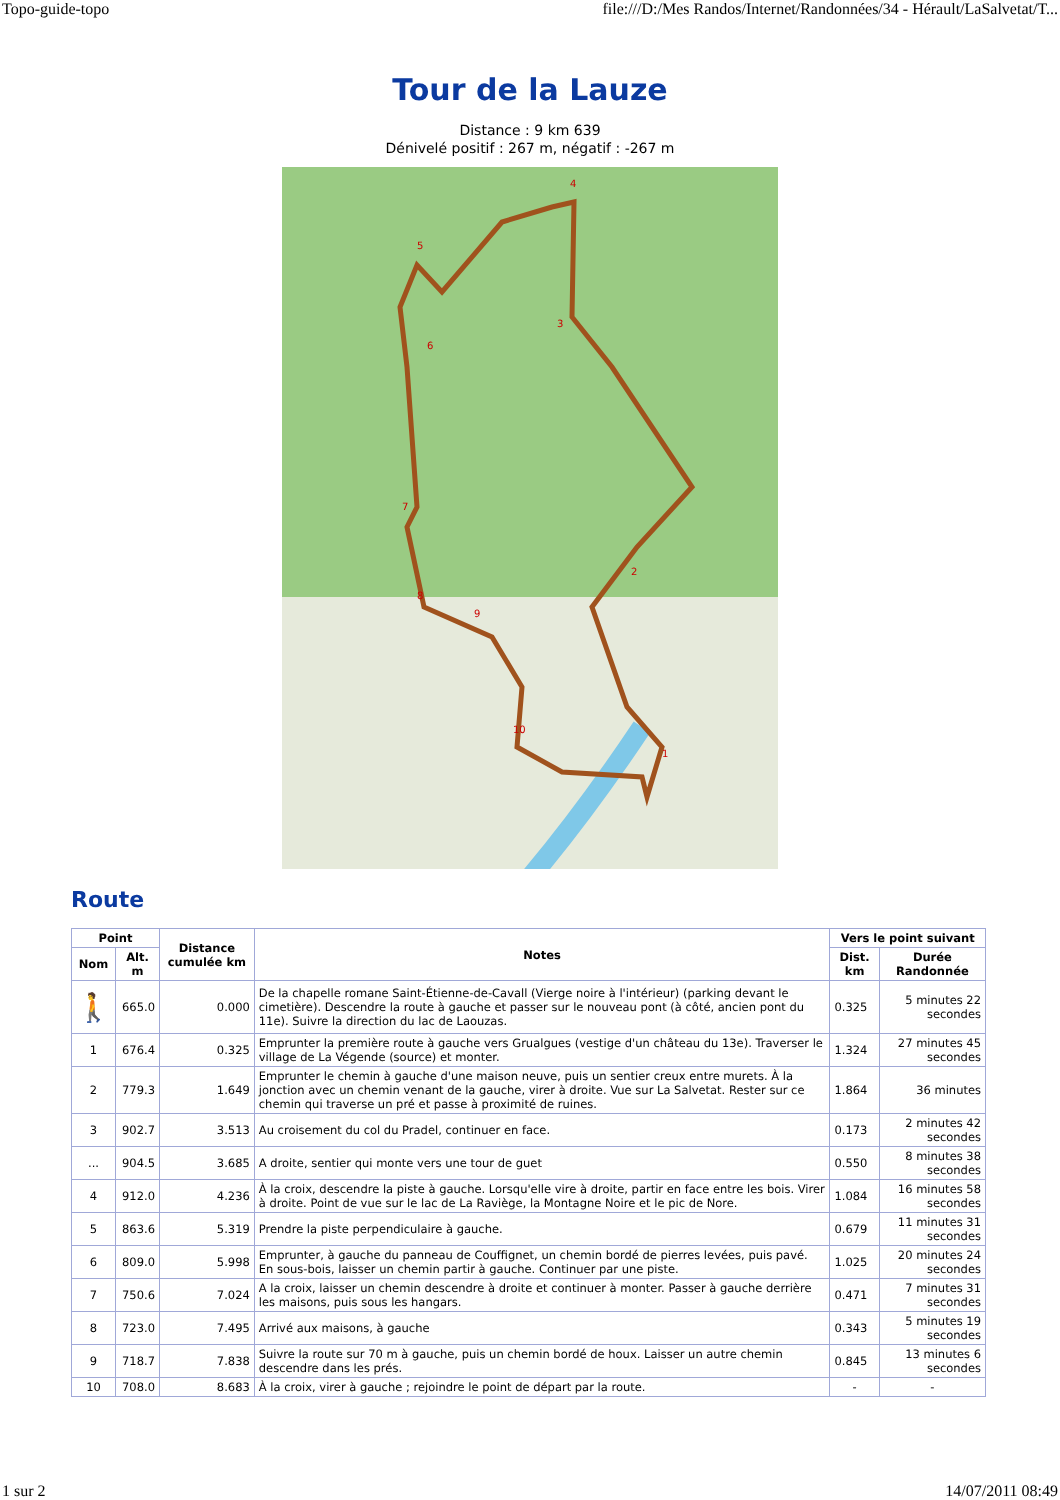Topo-guide-topo file:///D:/Mes Randos/Internet/Randonnées/34 - Hérault/LaSalvetat/T...
Tour de la Lauze
Distance : 9 km 639
Dénivelé positif : 267 m, négatif : -267 m
4
3
2
1
5
6
7
8
9
10
Route
| Point | | Distance cumulée km | Notes | Vers le point suivant | |
| --- | --- | --- | --- | --- | --- |
| Nom | Alt. m | | | Dist. km | Durée Randonnée |
| 🚶 | 665.0 | 0.000 | De la chapelle romane Saint-Étienne-de-Cavall (Vierge noire à l'intérieur) (parking devant le cimetière). Descendre la route à gauche et passer sur le nouveau pont (à côté, ancien pont du 11e). Suivre la direction du lac de Laouzas. | 0.325 | 5 minutes 22 secondes |
| 1 | 676.4 | 0.325 | Emprunter la première route à gauche vers Grualgues (vestige d'un château du 13e). Traverser le village de La Végende (source) et monter. | 1.324 | 27 minutes 45 secondes |
| 2 | 779.3 | 1.649 | Emprunter le chemin à gauche d'une maison neuve, puis un sentier creux entre murets. À la jonction avec un chemin venant de la gauche, virer à droite. Vue sur La Salvetat. Rester sur ce chemin qui traverse un pré et passe à proximité de ruines. | 1.864 | 36 minutes |
| 3 | 902.7 | 3.513 | Au croisement du col du Pradel, continuer en face. | 0.173 | 2 minutes 42 secondes |
| ... | 904.5 | 3.685 | A droite, sentier qui monte vers une tour de guet | 0.550 | 8 minutes 38 secondes |
| 4 | 912.0 | 4.236 | À la croix, descendre la piste à gauche. Lorsqu'elle vire à droite, partir en face entre les bois. Virer à droite. Point de vue sur le lac de La Raviège, la Montagne Noire et le pic de Nore. | 1.084 | 16 minutes 58 secondes |
| 5 | 863.6 | 5.319 | Prendre la piste perpendiculaire à gauche. | 0.679 | 11 minutes 31 secondes |
| 6 | 809.0 | 5.998 | Emprunter, à gauche du panneau de Couffignet, un chemin bordé de pierres levées, puis pavé. En sous-bois, laisser un chemin partir à gauche. Continuer par une piste. | 1.025 | 20 minutes 24 secondes |
| 7 | 750.6 | 7.024 | A la croix, laisser un chemin descendre à droite et continuer à monter. Passer à gauche derrière les maisons, puis sous les hangars. | 0.471 | 7 minutes 31 secondes |
| 8 | 723.0 | 7.495 | Arrivé aux maisons, à gauche | 0.343 | 5 minutes 19 secondes |
| 9 | 718.7 | 7.838 | Suivre la route sur 70 m à gauche, puis un chemin bordé de houx. Laisser un autre chemin descendre dans les prés. | 0.845 | 13 minutes 6 secondes |
| 10 | 708.0 | 8.683 | À la croix, virer à gauche ; rejoindre le point de départ par la route. | - | - |
1 sur 2 14/07/2011 08:49